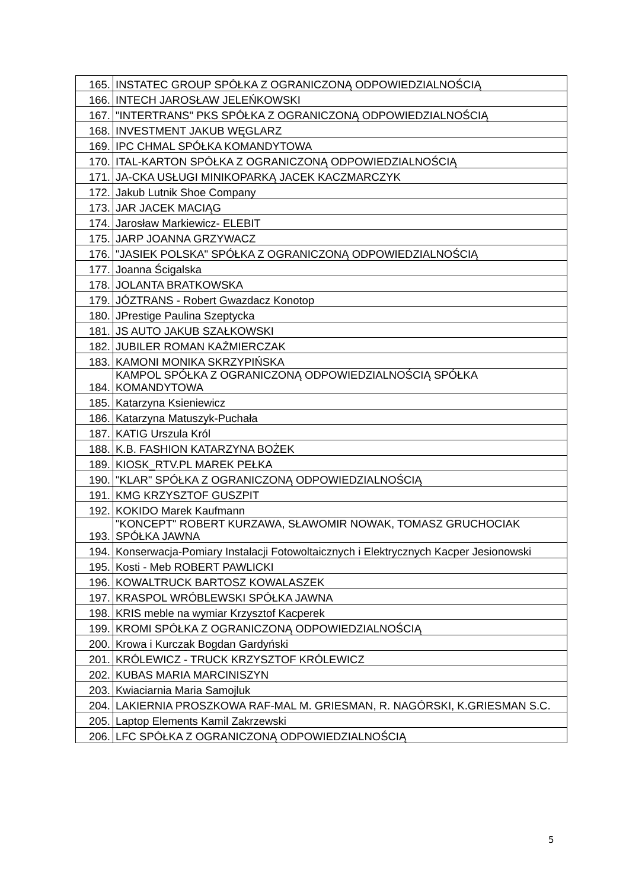| 165. | INSTATEC GROUP SPÓŁKA Z OGRANICZONĄ ODPOWIEDZIALNOŚCIĄ |
| 166. | INTECH JAROSŁAW JELEŃKOWSKI |
| 167. | "INTERTRANS" PKS SPÓŁKA Z OGRANICZONĄ ODPOWIEDZIALNOŚCIĄ |
| 168. | INVESTMENT JAKUB WĘGLARZ |
| 169. | IPC CHMAL SPÓŁKA KOMANDYTOWA |
| 170. | ITAL-KARTON SPÓŁKA Z OGRANICZONĄ ODPOWIEDZIALNOŚCIĄ |
| 171. | JA-CKA USŁUGI MINIKOPARKĄ JACEK KACZMARCZYK |
| 172. | Jakub Lutnik Shoe Company |
| 173. | JAR JACEK MACIĄG |
| 174. | Jarosław Markiewicz- ELEBIT |
| 175. | JARP JOANNA GRZYWACZ |
| 176. | "JASIEK POLSKA" SPÓŁKA Z OGRANICZONĄ ODPOWIEDZIALNOŚCIĄ |
| 177. | Joanna Ścigalska |
| 178. | JOLANTA BRATKOWSKA |
| 179. | JÓZTRANS - Robert Gwazdacz Konotop |
| 180. | JPrestige Paulina Szeptycka |
| 181. | JS AUTO JAKUB SZAŁKOWSKI |
| 182. | JUBILER ROMAN KAŹMIERCZAK |
| 183. | KAMONI MONIKA SKRZYPIŃSKA |
| 184. | KAMPOL SPÓŁKA Z OGRANICZONĄ ODPOWIEDZIALNOŚCIĄ SPÓŁKA KOMANDYTOWA |
| 185. | Katarzyna Ksieniewicz |
| 186. | Katarzyna Matuszyk-Puchała |
| 187. | KATIG Urszula Król |
| 188. | K.B. FASHION KATARZYNA BOŻEK |
| 189. | KIOSK_RTV.PL MAREK PEŁKA |
| 190. | "KLAR" SPÓŁKA Z OGRANICZONĄ ODPOWIEDZIALNOŚCIĄ |
| 191. | KMG KRZYSZTOF GUSZPIT |
| 192. | KOKIDO Marek Kaufmann |
| 193. | "KONCEPT" ROBERT KURZAWA, SŁAWOMIR NOWAK, TOMASZ GRUCHOCIAK SPÓŁKA JAWNA |
| 194. | Konserwacja-Pomiary Instalacji Fotowoltaicznych i Elektrycznych Kacper Jesionowski |
| 195. | Kosti - Meb ROBERT PAWLICKI |
| 196. | KOWALTRUCK BARTOSZ KOWALASZEK |
| 197. | KRASPOL WRÓBLEWSKI SPÓŁKA JAWNA |
| 198. | KRIS meble na wymiar Krzysztof Kacperek |
| 199. | KROMI SPÓŁKA Z OGRANICZONĄ ODPOWIEDZIALNOŚCIĄ |
| 200. | Krowa i Kurczak Bogdan Gardyński |
| 201. | KRÓLEWICZ - TRUCK KRZYSZTOF KRÓLEWICZ |
| 202. | KUBAS MARIA MARCINISZYN |
| 203. | Kwiaciarnia Maria Samojluk |
| 204. | LAKIERNIA PROSZKOWA RAF-MAL M. GRIESMAN, R. NAGÓRSKI, K.GRIESMAN S.C. |
| 205. | Laptop Elements Kamil Zakrzewski |
| 206. | LFC SPÓŁKA Z OGRANICZONĄ ODPOWIEDZIALNOŚCIĄ |
5